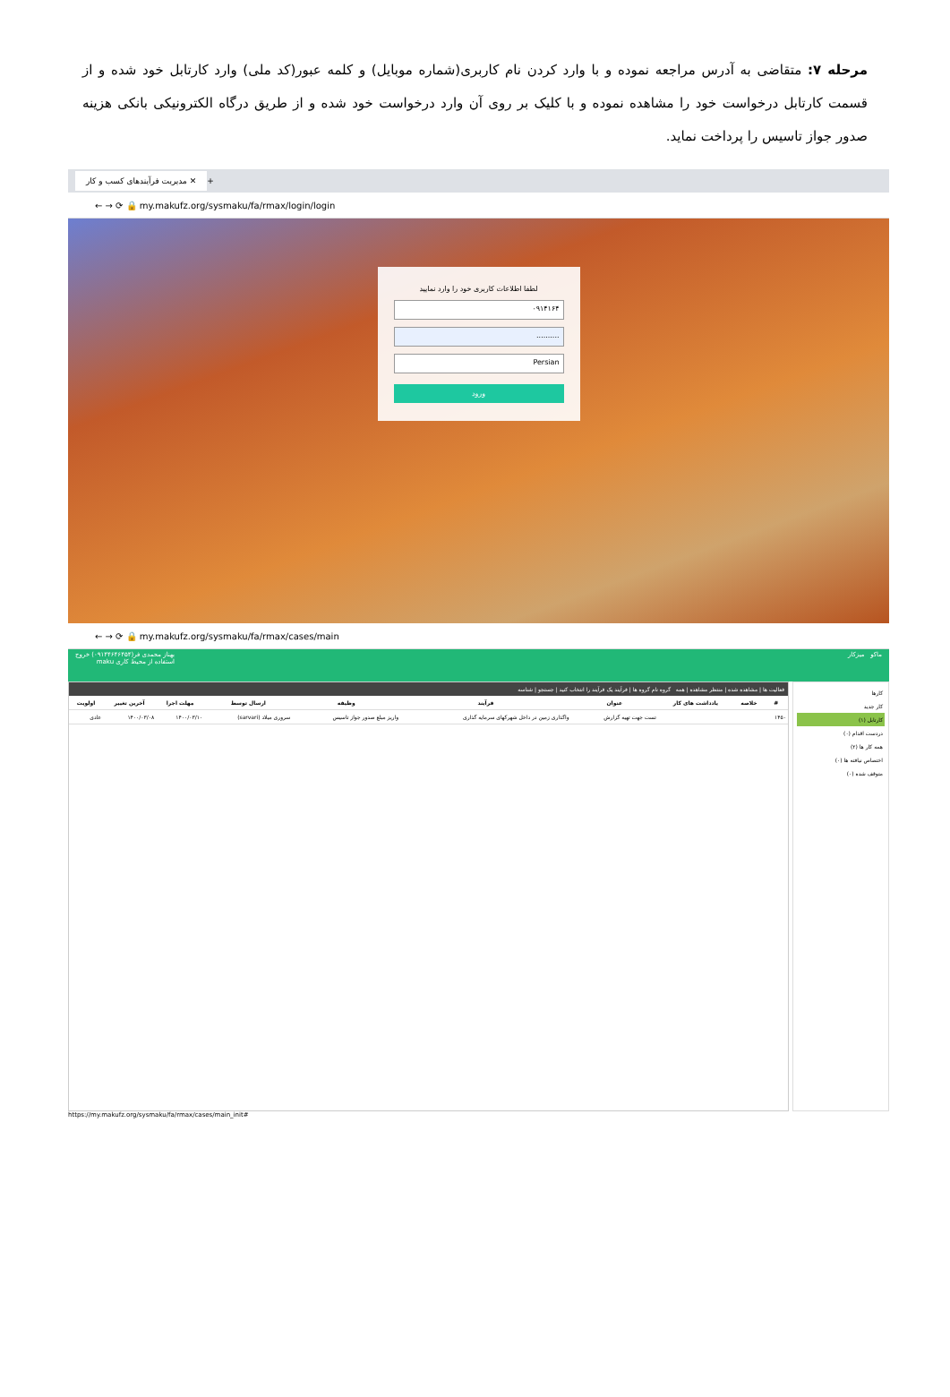مرحله ۷: متقاضی به آدرس مراجعه نموده و با وارد کردن نام کاربری(شماره موبایل) و کلمه عبور(کد ملی) وارد کارتابل خود شده و از قسمت کارتابل درخواست خود را مشاهده نموده و با کلیک بر روی آن وارد درخواست خود شده و از طریق درگاه الکترونیکی بانکی هزینه صدور جواز تاسیس را پرداخت نماید.
مدیریت فرآیندهای کسب و کار ✕ +
← → ⟳ 🔒 my.makufz.org/sysmaku/fa/rmax/login/login
لطفا اطلاعات کاربری خود را وارد نمایید
۰۹۱۴۱۶۴
..........
Persian
ورود
← → ⟳ 🔒 my.makufz.org/sysmaku/fa/rmax/cases/main
ماکو میزکار بهناز محمدی فر(۰۹۱۴۴۶۴۶۴۵۴) خروج
استفاده از محیط کاری maku
کارها
کار جدید
کارتابل (۱)
دردست اقدام (۰)
همه کار ها (۲)
اختصاص نیافته ها (۰)
متوقف شده (۰)
فعالیت ها | مشاهده شده | منتظر مشاهده | همه گروه نام گروه ها | فرآیند یک فرآیند را انتخاب کنید | جستجو | شناسه
| # | خلاصه | یادداشت های کار | عنوان | فرآیند | وظیفه | ارسال توسط | مهلت اجرا | آخرین تغییر | اولویت |
| --- | --- | --- | --- | --- | --- | --- | --- | --- | --- |
| ۱۴۵۰ | | | تست جهت تهیه گزارش | واگذاری زمین در داخل شهرکهای سرمایه گذاری | واریز مبلغ صدور جواز تاسیس | سروری میلاد (sarvari) | ۱۴۰۰/۰۳/۱۰ | ۱۴۰۰/۰۳/۰۸ | عادی |
https://my.makufz.org/sysmaku/fa/rmax/cases/main_init#